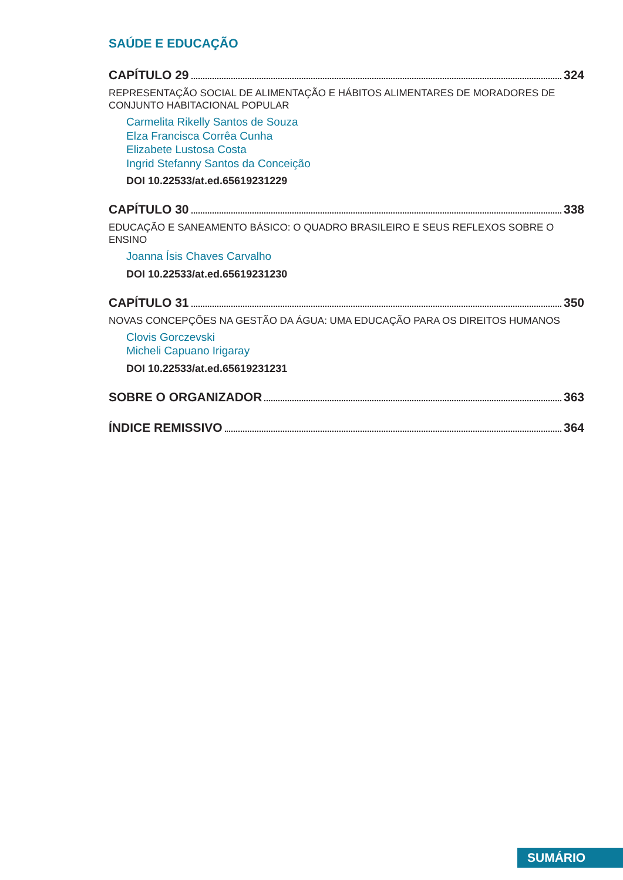SAÚDE E EDUCAÇÃO
CAPÍTULO 29 324
REPRESENTAÇÃO SOCIAL DE ALIMENTAÇÃO E HÁBITOS ALIMENTARES DE MORADORES DE CONJUNTO HABITACIONAL POPULAR
Carmelita Rikelly Santos de Souza
Elza Francisca Corrêa Cunha
Elizabete Lustosa Costa
Ingrid Stefanny Santos da Conceição
DOI 10.22533/at.ed.65619231229
CAPÍTULO 30 338
EDUCAÇÃO E SANEAMENTO BÁSICO: O QUADRO BRASILEIRO E SEUS REFLEXOS SOBRE O ENSINO
Joanna Ísis Chaves Carvalho
DOI 10.22533/at.ed.65619231230
CAPÍTULO 31 350
NOVAS CONCEPÇÕES NA GESTÃO DA ÁGUA: UMA EDUCAÇÃO PARA OS DIREITOS HUMANOS
Clovis Gorczevski
Micheli Capuano Irigaray
DOI 10.22533/at.ed.65619231231
SOBRE O ORGANIZADOR 363
ÍNDICE REMISSIVO 364
SUMÁRIO